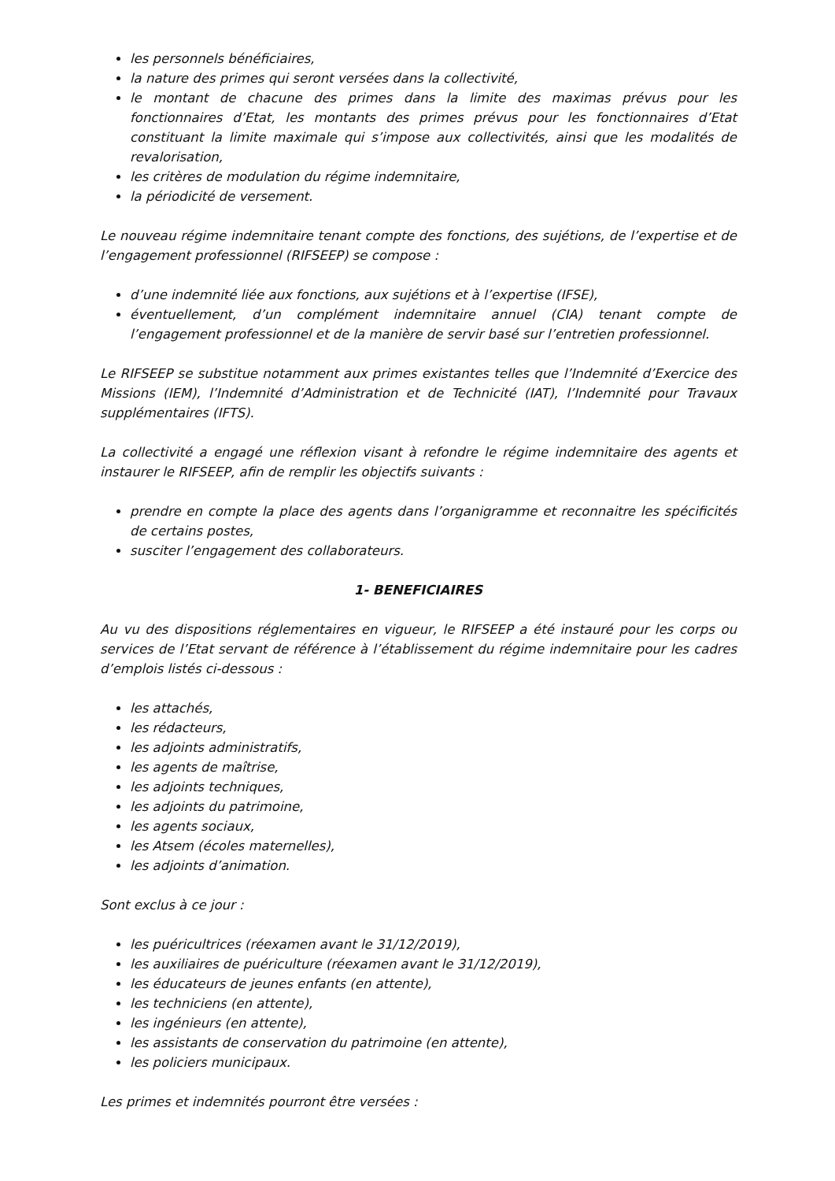les personnels bénéficiaires,
la nature des primes qui seront versées dans la collectivité,
le montant de chacune des primes dans la limite des maximas prévus pour les fonctionnaires d’Etat, les montants des primes prévus pour les fonctionnaires d’Etat constituant la limite maximale qui s’impose aux collectivités, ainsi que les modalités de revalorisation,
les critères de modulation du régime indemnitaire,
la périodicité de versement.
Le nouveau régime indemnitaire tenant compte des fonctions, des sujétions, de l’expertise et de l’engagement professionnel (RIFSEEP) se compose :
d’une indemnité liée aux fonctions, aux sujétions et à l’expertise (IFSE),
éventuellement, d’un complément indemnitaire annuel (CIA) tenant compte de l’engagement professionnel et de la manière de servir basé sur l’entretien professionnel.
Le RIFSEEP se substitue notamment aux primes existantes telles que l’Indemnité d’Exercice des Missions (IEM), l’Indemnité d’Administration et de Technicité (IAT), l’Indemnité pour Travaux supplémentaires (IFTS).
La collectivité a engagé une réflexion visant à refondre le régime indemnitaire des agents et instaurer le RIFSEEP, afin de remplir les objectifs suivants :
prendre en compte la place des agents dans l’organigramme et reconnaitre les spécificités de certains postes,
susciter l’engagement des collaborateurs.
1- BENEFICIAIRES
Au vu des dispositions réglementaires en vigueur, le RIFSEEP a été instauré pour les corps ou services de l’Etat servant de référence à l’établissement du régime indemnitaire pour les cadres d’emplois listés ci-dessous :
les attachés,
les rédacteurs,
les adjoints administratifs,
les agents de maîtrise,
les adjoints techniques,
les adjoints du patrimoine,
les agents sociaux,
les Atsem (écoles maternelles),
les adjoints d’animation.
Sont exclus à ce jour :
les puéricultrices (réexamen avant le 31/12/2019),
les auxiliaires de puériculture (réexamen avant le 31/12/2019),
les éducateurs de jeunes enfants (en attente),
les techniciens (en attente),
les ingénieurs (en attente),
les assistants de conservation du patrimoine (en attente),
les policiers municipaux.
Les primes et indemnités pourront être versées :